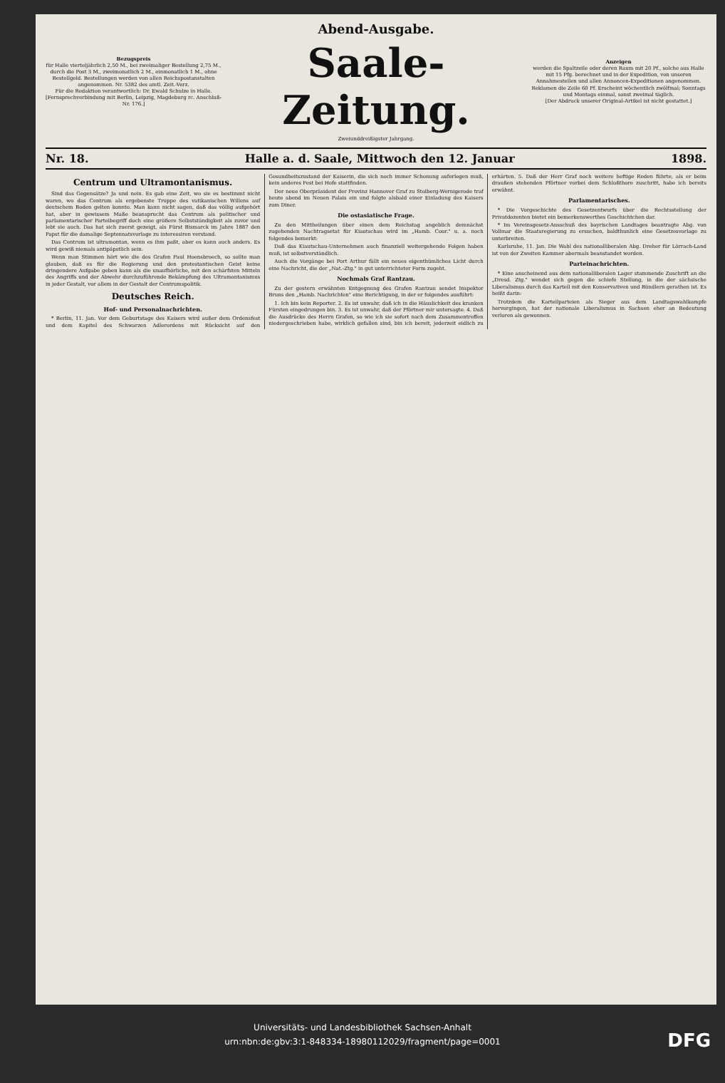Bezugspreis
für Halle vierteljährlich 2,50 M., bei zweimaliger Bestellung 2,75 M., durch die Post 3 M., zweimonatlich 2 M., einmonatlich 1 M., ohne Bestellgeld. Bestellungen werden von allen Reichspostanstalten angenommen. Nr. 5382 des amtl. Zeit.-Verz.
Für die Redaktion verantwortlich: Dr. Ewald Schulze in Halle.
[Fernsprechverbindung mit Berlin, Leipzig, Magdeburg rc. Anschluß-Nr. 176.]
Abend-Ausgabe.
Saale-Zeitung.
Zweiunddreißigster Jahrgang.
Anzeigen
werden die Spaltzeile oder deren Raum mit 20 Pf., solche aus Halle mit 15 Pfg. berechnet und in der Expedition, von unseren Annahmestellen und allen Annoncen-Expeditionen angenommen. Reklamen die Zeile 60 Pf. Erscheint wöchentlich zwölfmal; Sonntags und Montags einmal, sonst zweimal täglich.
[Der Abdruck unserer Original-Artikel ist nicht gestattet.]
Nr. 18. Halle a. d. Saale, Mittwoch den 12. Januar 1898.
Centrum und Ultramontanismus.
Sind das Gegensätze? Ja und nein. Es gab eine Zeit, wo sie es bestimmt nicht waren, wo das Centrum als ergebenste Truppe des vatikanischen Willens auf deutschem Boden gelten konnte. Man kann nicht sagen, daß das völlig aufgehört hat, aber in gewissem Maße beansprucht das Centrum als politischer und parlamentarischer Parteibegriff doch eine größere Selbstständigkeit als zuvor und lebt sie auch. Das hat sich zuerst gezeigt, als Fürst Bismarck im Jahre 1887 den Papst für die damalige Septennatsvorlage zu interessiren verstand.
Das Centrum ist ultramontan, wenn es ihm paßt, aber es kann auch anders. Es wird gewiß niemals antipäpstlich sein.
Wenn man Stimmen hört wie die des Grafen Paul Hoensbroech, so sollte man glauben, daß es für die Regierung und den protestantischen Geist keine dringendere Aufgabe geben kann als die unaufhörliche, mit den schärfsten Mitteln des Angriffs und der Abwehr durchzuführende Bekämpfung des Ultramontanismus in jeder Gestalt, vor allem in der Gestalt der Centrumspolitik.
Deutsches Reich.
Hof- und Personalnachrichten.
* Berlin, 11. Jan. Vor dem Geburtstage des Kaisers wird außer dem Ordensfest und dem Kapitel des Schwarzen Adlerordens mit Rücksicht auf den Gesundheitszustand der Kaiserin, die sich noch immer Schonung auferlegen muß, kein anderes Fest bei Hofe stattfinden.
Der neue Oberpräsident der Provinz Hannover Graf zu Stolberg-Wernigerode traf heute abend im Neuen Palais ein und folgte alsbald einer Einladung des Kaisers zum Diner.
Die ostasiatische Frage.
Zu den Mittheilungen über einen dem Reichstag angeblich demnächst zugehenden Nachtragsetat für Kiautschau wird im „Hamb. Cour." u. a. noch folgendes bemerkt:
Daß das Kiautschau-Unternehmen auch finanziell weitergehende Folgen haben muß, ist selbstverständlich.
Auch die Vorgänge bei Port Arthur fällt ein neues eigenthümliches Licht durch eine Nachricht, die der „Nat.-Ztg." in gut unterrichteter Form zugeht.
Nochmals Graf Rantzau.
Zu der gestern erwähnten Entgegnung des Grafen Rantzau sendet Inspektor Bruns den „Hamb. Nachrichten" eine Berichtigung, in der er folgendes ausführt:
1. Ich bin kein Reporter. 2. Es ist unwahr, daß ich in die Häuslichkeit des kranken Fürsten eingedrungen bin. 3. Es ist unwahr, daß der Pförtner mir untersagte. 4. Daß die Ausdrücke des Herrn Grafen, so wie ich sie sofort nach dem Zusammentreffen niedergeschrieben habe, wirklich gefallen sind, bin ich bereit, jederzeit eidlich zu erhärten. 5. Daß der Herr Graf noch weitere heftige Reden führte, als er beim draußen stehenden Pförtner vorbei dem Schloßthore zuschritt, habe ich bereits erwähnt.
Parlamentarisches.
* Die Vorgeschichte des Gesetzentwurfs über die Rechtsstellung der Privatdozenten bietet ein bemerkenswerthes Geschichtchen dar.
* Im Vereinsgesetz-Ausschuß des bayrischen Landtages beantragte Abg. von Vollmar die Staatsregierung zu ersuchen, baldthunlich eine Gesetzesvorlage zu unterbreiten.
Karlsruhe, 11. Jan. Die Wahl des nationalliberalen Abg. Dreher für Lörrach-Land ist von der Zweiten Kammer abermals beanstandet worden.
Parteinachrichten.
* Eine anscheinend aus dem nationalliberalen Lager stammende Zuschrift an die „Dresd. Ztg." wendet sich gegen die schiefe Stellung, in die der sächsische Liberalismus durch das Kartell mit den Konservativen und Bündlern gerathen ist. Es heißt darin:
Trotzdem die Kartellparteien als Sieger aus dem Landtagswahlkampfe hervorgingen, hat der nationale Liberalismus in Sachsen eher an Bedeutung verloren als gewonnen.
Universitäts- und Landesbibliothek Sachsen-Anhalt
urn:nbn:de:gbv:3:1-848334-18980112029/fragment/page=0001
DFG